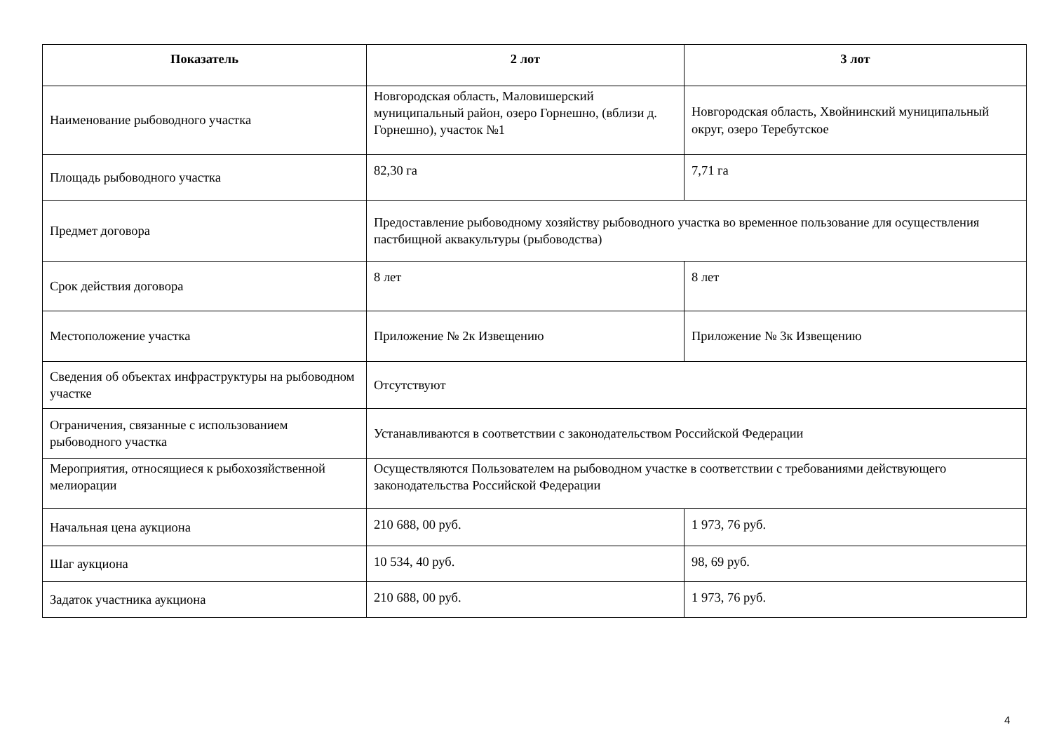| Показатель | 2 лот | 3 лот |
| --- | --- | --- |
| Наименование рыбоводного участка | Новгородская область, Маловишерский муниципальный район, озеро Горнешно, (вблизи д. Горнешно), участок №1 | Новгородская область, Хвойнинский муниципальный округ, озеро Теребутское |
| Площадь рыбоводного участка | 82,30 га | 7,71 га |
| Предмет договора | Предоставление рыбоводному хозяйству рыбоводного участка во временное пользование для осуществления пастбищной аквакультуры (рыбоводства) | |
| Срок действия договора | 8 лет | 8 лет |
| Местоположение участка | Приложение № 2к Извещению | Приложение № 3к Извещению |
| Сведения об объектах инфраструктуры на рыбоводном участке | Отсутствуют | |
| Ограничения, связанные с использованием рыбоводного участка | Устанавливаются в соответствии с законодательством Российской Федерации | |
| Мероприятия, относящиеся к рыбохозяйственной мелиорации | Осуществляются Пользователем на рыбоводном участке в соответствии с требованиями действующего законодательства Российской Федерации | |
| Начальная цена аукциона | 210 688, 00 руб. | 1 973, 76 руб. |
| Шаг аукциона | 10 534, 40 руб. | 98, 69 руб. |
| Задаток участника аукциона | 210 688, 00 руб. | 1 973, 76 руб. |
4